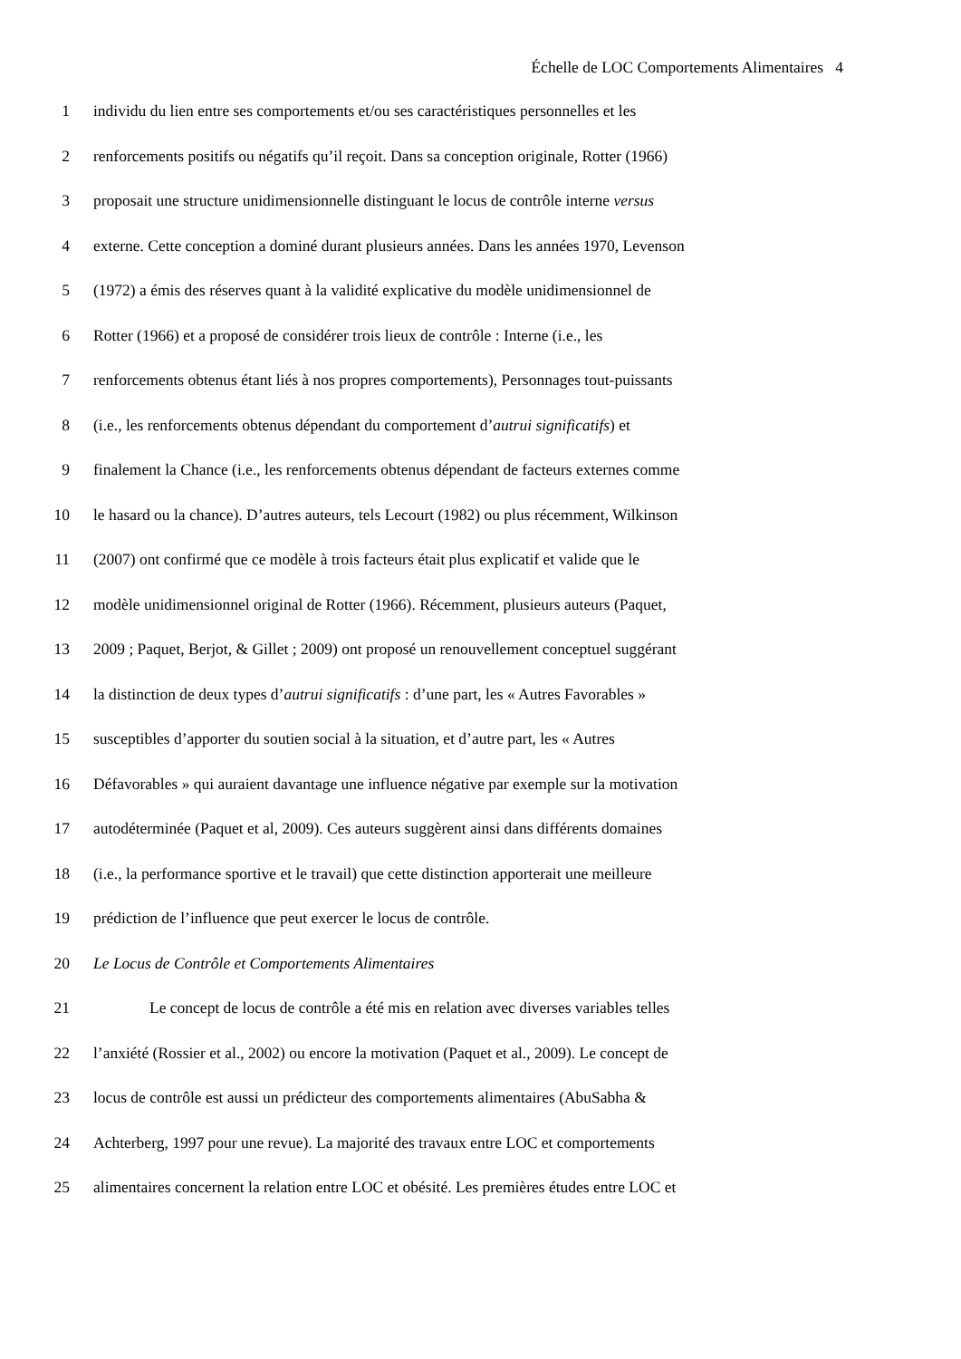Échelle de LOC Comportements Alimentaires 4
1 individu du lien entre ses comportements et/ou ses caractéristiques personnelles et les
2 renforcements positifs ou négatifs qu’il reçoit. Dans sa conception originale, Rotter (1966)
3 proposait une structure unidimensionnelle distinguant le locus de contrôle interne versus
4 externe. Cette conception a dominé durant plusieurs années. Dans les années 1970, Levenson
5 (1972) a émis des réserves quant à la validité explicative du modèle unidimensionnel de
6 Rotter (1966) et a proposé de considérer trois lieux de contrôle : Interne (i.e., les
7 renforcements obtenus étant liés à nos propres comportements), Personnages tout-puissants
8 (i.e., les renforcements obtenus dépendant du comportement d’autrui significatifs) et
9 finalement la Chance (i.e., les renforcements obtenus dépendant de facteurs externes comme
10 le hasard ou la chance). D’autres auteurs, tels Lecourt (1982) ou plus récemment, Wilkinson
11 (2007) ont confirmé que ce modèle à trois facteurs était plus explicatif et valide que le
12 modèle unidimensionnel original de Rotter (1966). Récemment, plusieurs auteurs (Paquet,
13 2009 ; Paquet, Berjot, & Gillet ; 2009) ont proposé un renouvellement conceptuel suggérant
14 la distinction de deux types d’autrui significatifs : d’une part, les « Autres Favorables »
15 susceptibles d’apporter du soutien social à la situation, et d’autre part, les « Autres
16 Défavorables » qui auraient davantage une influence négative par exemple sur la motivation
17 autodéterminée (Paquet et al, 2009). Ces auteurs suggèrent ainsi dans différents domaines
18 (i.e., la performance sportive et le travail) que cette distinction apporterait une meilleure
19 prédiction de l’influence que peut exercer le locus de contrôle.
20 Le Locus de Contrôle et Comportements Alimentaires
21 Le concept de locus de contrôle a été mis en relation avec diverses variables telles
22 l’anxiété (Rossier et al., 2002) ou encore la motivation (Paquet et al., 2009). Le concept de
23 locus de contrôle est aussi un prédicteur des comportements alimentaires (AbuSabha &
24 Achterberg, 1997 pour une revue). La majorité des travaux entre LOC et comportements
25 alimentaires concernent la relation entre LOC et obésité. Les premières études entre LOC et